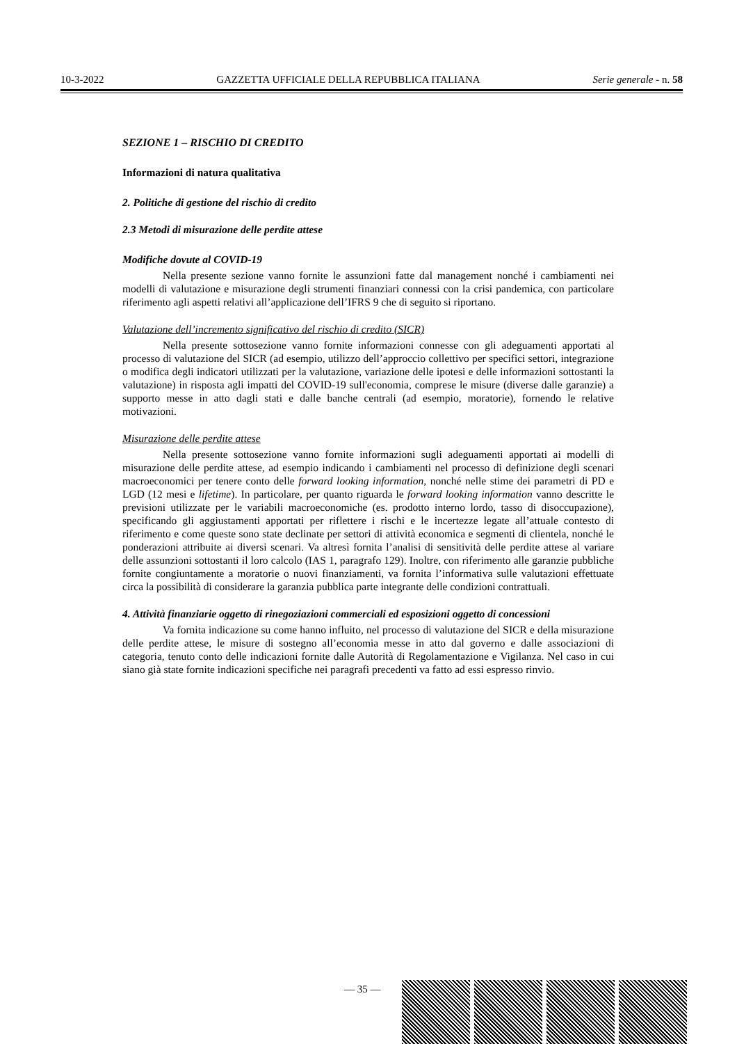10-3-2022 GAZZETTA UFFICIALE DELLA REPUBBLICA ITALIANA Serie generale - n. 58
SEZIONE 1 – RISCHIO DI CREDITO
Informazioni di natura qualitativa
2. Politiche di gestione del rischio di credito
2.3 Metodi di misurazione delle perdite attese
Modifiche dovute al COVID-19
Nella presente sezione vanno fornite le assunzioni fatte dal management nonché i cambiamenti nei modelli di valutazione e misurazione degli strumenti finanziari connessi con la crisi pandemica, con particolare riferimento agli aspetti relativi all’applicazione dell’IFRS 9 che di seguito si riportano.
Valutazione dell’incremento significativo del rischio di credito (SICR)
Nella presente sottosezione vanno fornite informazioni connesse con gli adeguamenti apportati al processo di valutazione del SICR (ad esempio, utilizzo dell’approccio collettivo per specifici settori, integrazione o modifica degli indicatori utilizzati per la valutazione, variazione delle ipotesi e delle informazioni sottostanti la valutazione) in risposta agli impatti del COVID-19 sull'economia, comprese le misure (diverse dalle garanzie) a supporto messe in atto dagli stati e dalle banche centrali (ad esempio, moratorie), fornendo le relative motivazioni.
Misurazione delle perdite attese
Nella presente sottosezione vanno fornite informazioni sugli adeguamenti apportati ai modelli di misurazione delle perdite attese, ad esempio indicando i cambiamenti nel processo di definizione degli scenari macroeconomici per tenere conto delle forward looking information, nonché nelle stime dei parametri di PD e LGD (12 mesi e lifetime). In particolare, per quanto riguarda le forward looking information vanno descritte le previsioni utilizzate per le variabili macroeconomiche (es. prodotto interno lordo, tasso di disoccupazione), specificando gli aggiustamenti apportati per riflettere i rischi e le incertezze legate all’attuale contesto di riferimento e come queste sono state declinate per settori di attività economica e segmenti di clientela, nonché le ponderazioni attribuite ai diversi scenari. Va altresì fornita l’analisi di sensitività delle perdite attese al variare delle assunzioni sottostanti il loro calcolo (IAS 1, paragrafo 129). Inoltre, con riferimento alle garanzie pubbliche fornite congiuntamente a moratorie o nuovi finanziamenti, va fornita l’informativa sulle valutazioni effettuate circa la possibilità di considerare la garanzia pubblica parte integrante delle condizioni contrattuali.
4. Attività finanziarie oggetto di rinegoziazioni commerciali ed esposizioni oggetto di concessioni
Va fornita indicazione su come hanno influito, nel processo di valutazione del SICR e della misurazione delle perdite attese, le misure di sostegno all’economia messe in atto dal governo e dalle associazioni di categoria, tenuto conto delle indicazioni fornite dalle Autorità di Regolamentazione e Vigilanza. Nel caso in cui siano già state fornite indicazioni specifiche nei paragrafi precedenti va fatto ad essi espresso rinvio.
— 35 —